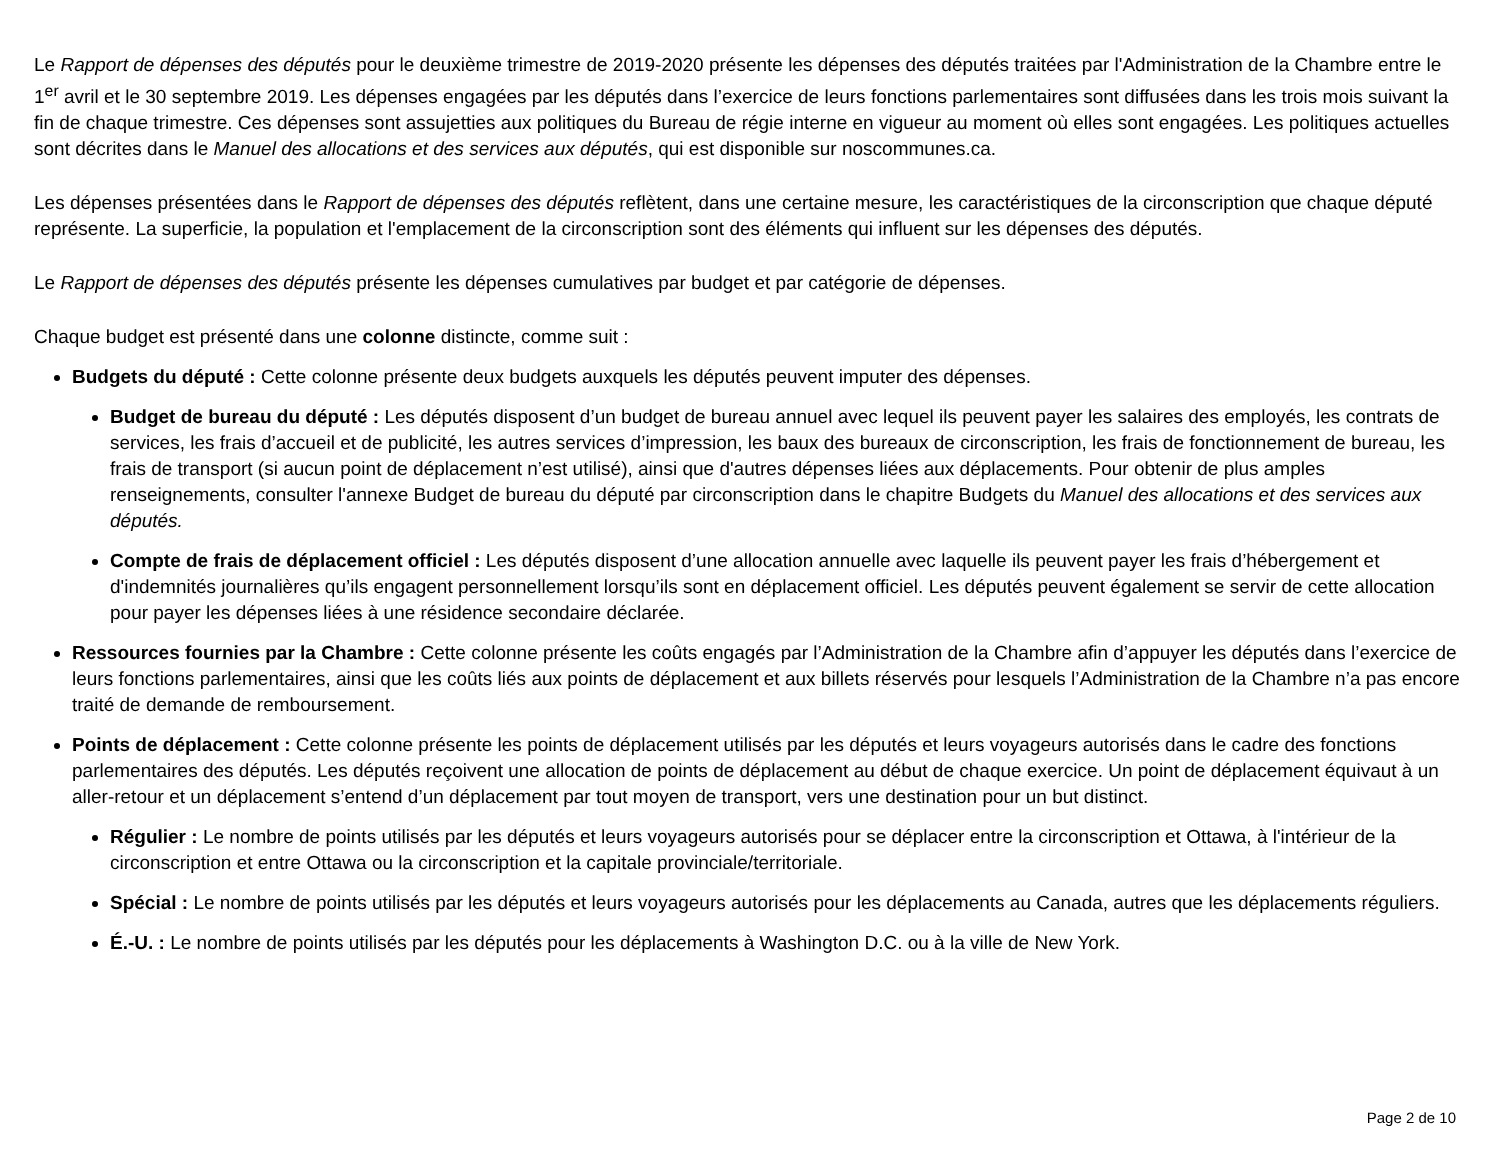Le Rapport de dépenses des députés pour le deuxième trimestre de 2019-2020 présente les dépenses des députés traitées par l'Administration de la Chambre entre le 1<sup>er</sup> avril et le 30 septembre 2019. Les dépenses engagées par les députés dans l’exercice de leurs fonctions parlementaires sont diffusées dans les trois mois suivant la fin de chaque trimestre. Ces dépenses sont assujetties aux politiques du Bureau de régie interne en vigueur au moment où elles sont engagées. Les politiques actuelles sont décrites dans le Manuel des allocations et des services aux députés, qui est disponible sur noscommunes.ca.
Les dépenses présentées dans le Rapport de dépenses des députés reflètent, dans une certaine mesure, les caractéristiques de la circonscription que chaque député représente. La superficie, la population et l'emplacement de la circonscription sont des éléments qui influent sur les dépenses des députés.
Le Rapport de dépenses des députés présente les dépenses cumulatives par budget et par catégorie de dépenses.
Chaque budget est présenté dans une colonne distincte, comme suit :
Budgets du député : Cette colonne présente deux budgets auxquels les députés peuvent imputer des dépenses.
Budget de bureau du député : Les députés disposent d’un budget de bureau annuel avec lequel ils peuvent payer les salaires des employés, les contrats de services, les frais d’accueil et de publicité, les autres services d’impression, les baux des bureaux de circonscription, les frais de fonctionnement de bureau, les frais de transport (si aucun point de déplacement n’est utilisé), ainsi que d'autres dépenses liées aux déplacements. Pour obtenir de plus amples renseignements, consulter l'annexe Budget de bureau du député par circonscription dans le chapitre Budgets du Manuel des allocations et des services aux députés.
Compte de frais de déplacement officiel : Les députés disposent d’une allocation annuelle avec laquelle ils peuvent payer les frais d’hébergement et d'indemnités journalières qu’ils engagent personnellement lorsqu’ils sont en déplacement officiel. Les députés peuvent également se servir de cette allocation pour payer les dépenses liées à une résidence secondaire déclarée.
Ressources fournies par la Chambre : Cette colonne présente les coûts engagés par l’Administration de la Chambre afin d’appuyer les députés dans l’exercice de leurs fonctions parlementaires, ainsi que les coûts liés aux points de déplacement et aux billets réservés pour lesquels l’Administration de la Chambre n’a pas encore traité de demande de remboursement.
Points de déplacement : Cette colonne présente les points de déplacement utilisés par les députés et leurs voyageurs autorisés dans le cadre des fonctions parlementaires des députés. Les députés reçoivent une allocation de points de déplacement au début de chaque exercice. Un point de déplacement équivaut à un aller-retour et un déplacement s’entend d’un déplacement par tout moyen de transport, vers une destination pour un but distinct.
Régulier : Le nombre de points utilisés par les députés et leurs voyageurs autorisés pour se déplacer entre la circonscription et Ottawa, à l'intérieur de la circonscription et entre Ottawa ou la circonscription et la capitale provinciale/territoriale.
Spécial : Le nombre de points utilisés par les députés et leurs voyageurs autorisés pour les déplacements au Canada, autres que les déplacements réguliers.
É.-U. : Le nombre de points utilisés par les députés pour les déplacements à Washington D.C. ou à la ville de New York.
Page 2 de 10